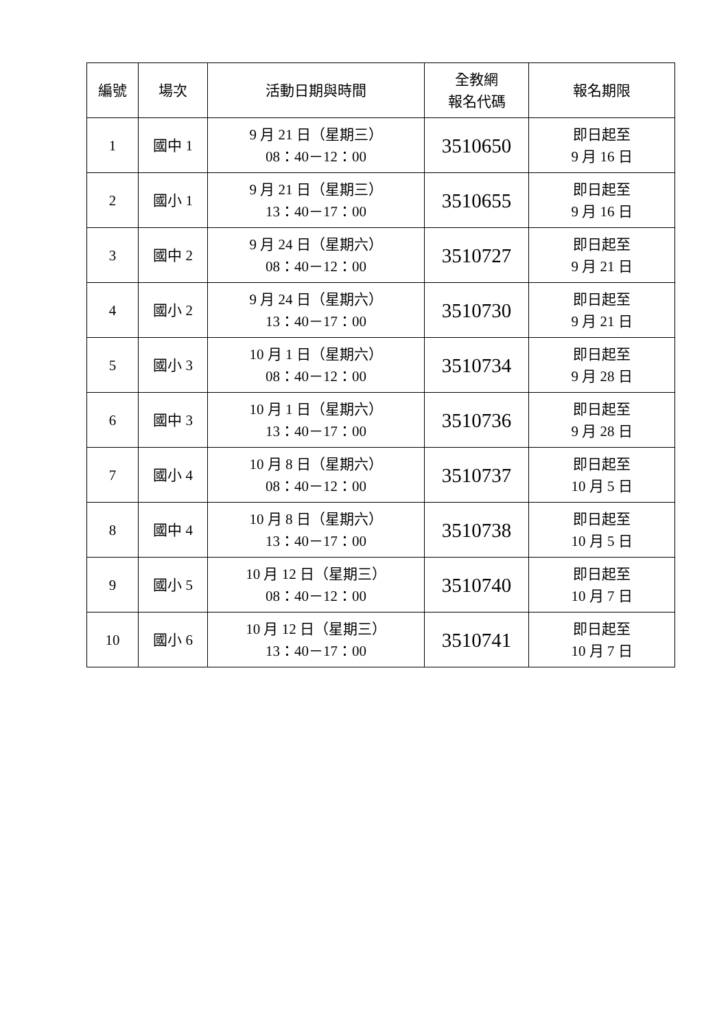| 編號 | 場次 | 活動日期與時間 | 全教網 報名代碼 | 報名期限 |
| --- | --- | --- | --- | --- |
| 1 | 國中 1 | 9 月 21 日（星期三） 08：40－12：00 | 3510650 | 即日起至 9 月 16 日 |
| 2 | 國小 1 | 9 月 21 日（星期三） 13：40－17：00 | 3510655 | 即日起至 9 月 16 日 |
| 3 | 國中 2 | 9 月 24 日（星期六） 08：40－12：00 | 3510727 | 即日起至 9 月 21 日 |
| 4 | 國小 2 | 9 月 24 日（星期六） 13：40－17：00 | 3510730 | 即日起至 9 月 21 日 |
| 5 | 國小 3 | 10 月 1 日（星期六） 08：40－12：00 | 3510734 | 即日起至 9 月 28 日 |
| 6 | 國中 3 | 10 月 1 日（星期六） 13：40－17：00 | 3510736 | 即日起至 9 月 28 日 |
| 7 | 國小 4 | 10 月 8 日（星期六） 08：40－12：00 | 3510737 | 即日起至 10 月 5 日 |
| 8 | 國中 4 | 10 月 8 日（星期六） 13：40－17：00 | 3510738 | 即日起至 10 月 5 日 |
| 9 | 國小 5 | 10 月 12 日（星期三） 08：40－12：00 | 3510740 | 即日起至 10 月 7 日 |
| 10 | 國小 6 | 10 月 12 日（星期三） 13：40－17：00 | 3510741 | 即日起至 10 月 7 日 |